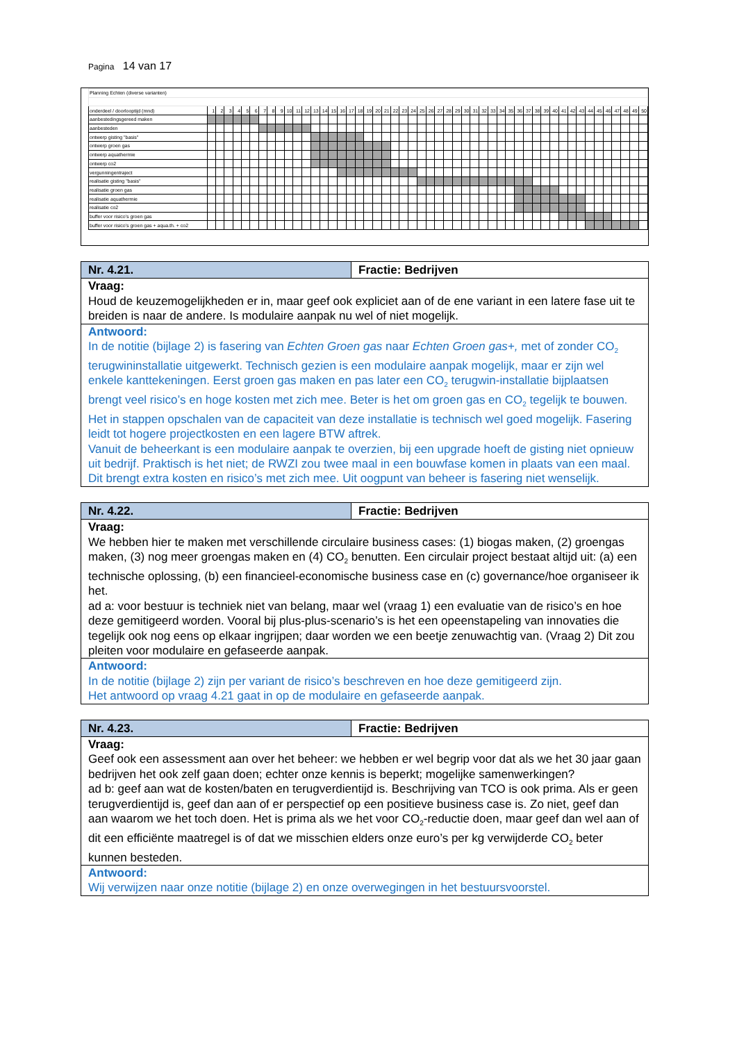Pagina 14 van 17
| Planning Echten (diverse varianten) | | | | | | | | | | | | | | | | | | | | | | | | | | | | | | | | | | | | | | | | | | | | | | | | | | |
| onderdeel / doorlooptijd (mnd) | 1 | 2 | 3 | 4 | 5 | 6 | 7 | 8 | 9 | 10 | 11 | 12 | 13 | 14 | 15 | 16 | 17 | 18 | 19 | 20 | 21 | 22 | 23 | 24 | 25 | 26 | 27 | 28 | 29 | 30 | 31 | 32 | 33 | 34 | 35 | 36 | 37 | 38 | 39 | 40 | 41 | 42 | 43 | 44 | 45 | 46 | 47 | 48 | 49 | 50 |
| aanbestedingsgereed maken | | | | | | | | | | | | | | | | | | | | | | | | | | | | | | | | | | | | | | | | | | | | | | | | | | |
| aanbesteden | | | | | | | | | | | | | | | | | | | | | | | | | | | | | | | | | | | | | | | | | | | | | | | | | | |
| ontwerp gisting "basis" | | | | | | | | | | | | | | | | | | | | | | | | | | | | | | | | | | | | | | | | | | | | | | | | | | |
| ontwerp groen gas | | | | | | | | | | | | | | | | | | | | | | | | | | | | | | | | | | | | | | | | | | | | | | | | | | |
| ontwerp aquathermie | | | | | | | | | | | | | | | | | | | | | | | | | | | | | | | | | | | | | | | | | | | | | | | | | | |
| ontwerp co2 | | | | | | | | | | | | | | | | | | | | | | | | | | | | | | | | | | | | | | | | | | | | | | | | | | |
| vergunningentraject | | | | | | | | | | | | | | | | | | | | | | | | | | | | | | | | | | | | | | | | | | | | | | | | | | |
| realisatie gisting "basis" | | | | | | | | | | | | | | | | | | | | | | | | | | | | | | | | | | | | | | | | | | | | | | | | | | |
| realisatie groen gas | | | | | | | | | | | | | | | | | | | | | | | | | | | | | | | | | | | | | | | | | | | | | | | | | | |
| realisatie aquathermie | | | | | | | | | | | | | | | | | | | | | | | | | | | | | | | | | | | | | | | | | | | | | | | | | | |
| realisatie co2 | | | | | | | | | | | | | | | | | | | | | | | | | | | | | | | | | | | | | | | | | | | | | | | | | | |
| buffer voor risico's groen gas | | | | | | | | | | | | | | | | | | | | | | | | | | | | | | | | | | | | | | | | | | | | | | | | | | |
| buffer voor risico's groen gas + aqua.th. + co2 | | | | | | | | | | | | | | | | | | | | | | | | | | | | | | | | | | | | | | | | | | | | | | | | | | |
Nr. 4.21. Fractie: Bedrijven
Vraag:
Houd de keuzemogelijkheden er in, maar geef ook expliciet aan of de ene variant in een latere fase uit te breiden is naar de andere. Is modulaire aanpak nu wel of niet mogelijk.
Antwoord:
In de notitie (bijlage 2) is fasering van Echten Groen gas naar Echten Groen gas+, met of zonder CO<sub>2</sub> terugwininstallatie uitgewerkt. Technisch gezien is een modulaire aanpak mogelijk, maar er zijn wel enkele kanttekeningen. Eerst groen gas maken en pas later een CO<sub>2</sub> terugwin-installatie bijplaatsen brengt veel risico’s en hoge kosten met zich mee. Beter is het om groen gas en CO<sub>2</sub> tegelijk te bouwen. Het in stappen opschalen van de capaciteit van deze installatie is technisch wel goed mogelijk. Fasering leidt tot hogere projectkosten en een lagere BTW aftrek.
Vanuit de beheerkant is een modulaire aanpak te overzien, bij een upgrade hoeft de gisting niet opnieuw uit bedrijf. Praktisch is het niet; de RWZI zou twee maal in een bouwfase komen in plaats van een maal. Dit brengt extra kosten en risico’s met zich mee. Uit oogpunt van beheer is fasering niet wenselijk.
Nr. 4.22. Fractie: Bedrijven
Vraag:
We hebben hier te maken met verschillende circulaire business cases: (1) biogas maken, (2) groengas maken, (3) nog meer groengas maken en (4) CO<sub>2</sub> benutten. Een circulair project bestaat altijd uit: (a) een technische oplossing, (b) een financieel-economische business case en (c) governance/hoe organiseer ik het.
ad a: voor bestuur is techniek niet van belang, maar wel (vraag 1) een evaluatie van de risico’s en hoe deze gemitigeerd worden. Vooral bij plus-plus-scenario’s is het een opeenstapeling van innovaties die tegelijk ook nog eens op elkaar ingrijpen; daar worden we een beetje zenuwachtig van. (Vraag 2) Dit zou pleiten voor modulaire en gefaseerde aanpak.
Antwoord:
In de notitie (bijlage 2) zijn per variant de risico’s beschreven en hoe deze gemitigeerd zijn.
Het antwoord op vraag 4.21 gaat in op de modulaire en gefaseerde aanpak.
Nr. 4.23. Fractie: Bedrijven
Vraag:
Geef ook een assessment aan over het beheer: we hebben er wel begrip voor dat als we het 30 jaar gaan bedrijven het ook zelf gaan doen; echter onze kennis is beperkt; mogelijke samenwerkingen?
ad b: geef aan wat de kosten/baten en terugverdientijd is. Beschrijving van TCO is ook prima. Als er geen terugverdientijd is, geef dan aan of er perspectief op een positieve business case is. Zo niet, geef dan aan waarom we het toch doen. Het is prima als we het voor CO<sub>2</sub>-reductie doen, maar geef dan wel aan of dit een efficiënte maatregel is of dat we misschien elders onze euro’s per kg verwijderde CO<sub>2</sub> beter kunnen besteden.
Antwoord:
Wij verwijzen naar onze notitie (bijlage 2) en onze overwegingen in het bestuursvoorstel.